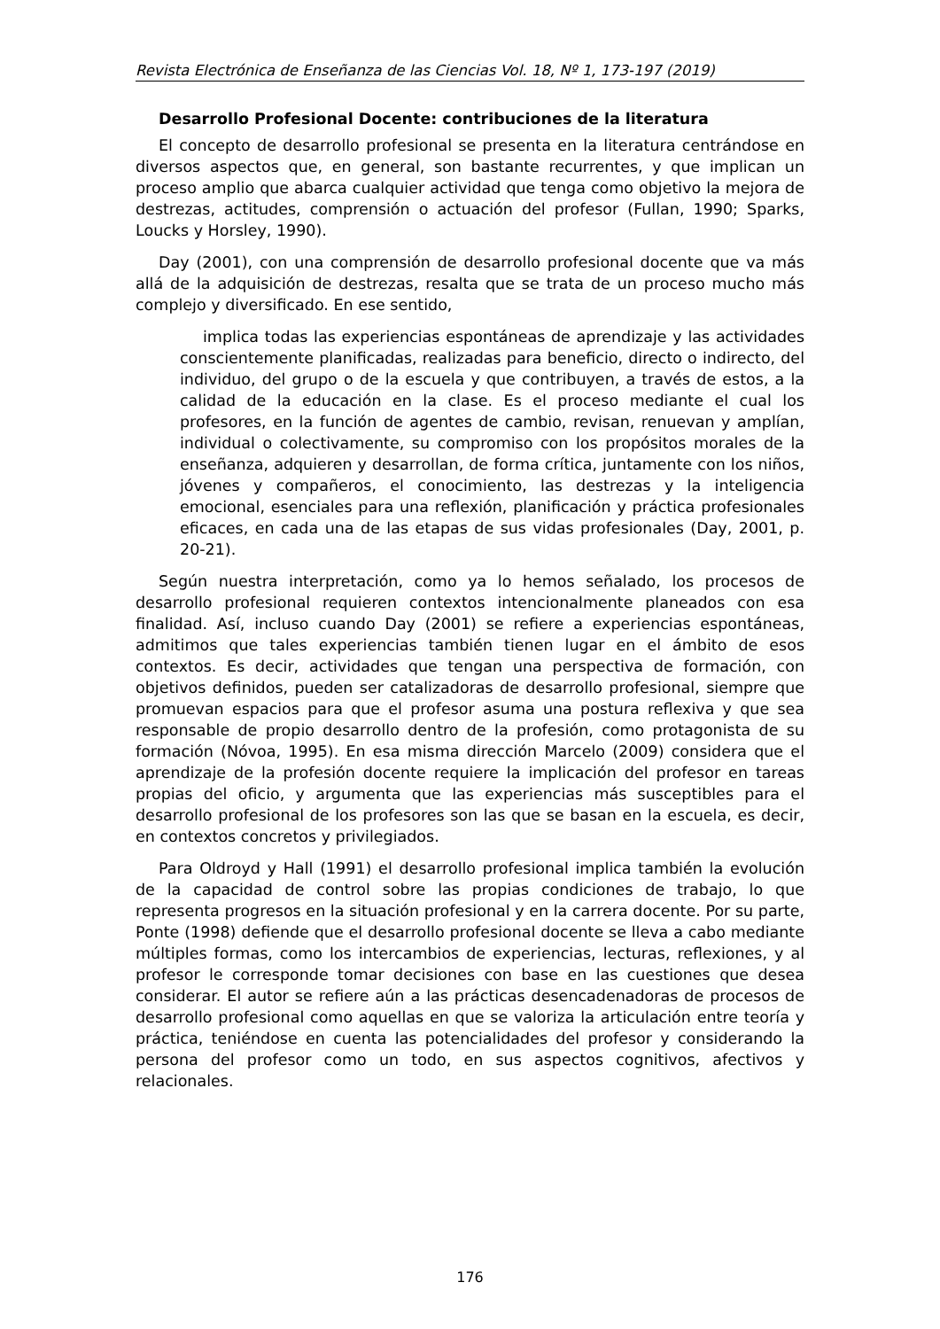Revista Electrónica de Enseñanza de las Ciencias Vol. 18, Nº 1, 173-197 (2019)
Desarrollo Profesional Docente: contribuciones de la literatura
El concepto de desarrollo profesional se presenta en la literatura centrándose en diversos aspectos que, en general, son bastante recurrentes, y que implican un proceso amplio que abarca cualquier actividad que tenga como objetivo la mejora de destrezas, actitudes, comprensión o actuación del profesor (Fullan, 1990; Sparks, Loucks y Horsley, 1990).
Day (2001), con una comprensión de desarrollo profesional docente que va más allá de la adquisición de destrezas, resalta que se trata de un proceso mucho más complejo y diversificado. En ese sentido,
implica todas las experiencias espontáneas de aprendizaje y las actividades conscientemente planificadas, realizadas para beneficio, directo o indirecto, del individuo, del grupo o de la escuela y que contribuyen, a través de estos, a la calidad de la educación en la clase. Es el proceso mediante el cual los profesores, en la función de agentes de cambio, revisan, renuevan y amplían, individual o colectivamente, su compromiso con los propósitos morales de la enseñanza, adquieren y desarrollan, de forma crítica, juntamente con los niños, jóvenes y compañeros, el conocimiento, las destrezas y la inteligencia emocional, esenciales para una reflexión, planificación y práctica profesionales eficaces, en cada una de las etapas de sus vidas profesionales (Day, 2001, p. 20-21).
Según nuestra interpretación, como ya lo hemos señalado, los procesos de desarrollo profesional requieren contextos intencionalmente planeados con esa finalidad. Así, incluso cuando Day (2001) se refiere a experiencias espontáneas, admitimos que tales experiencias también tienen lugar en el ámbito de esos contextos. Es decir, actividades que tengan una perspectiva de formación, con objetivos definidos, pueden ser catalizadoras de desarrollo profesional, siempre que promuevan espacios para que el profesor asuma una postura reflexiva y que sea responsable de propio desarrollo dentro de la profesión, como protagonista de su formación (Nóvoa, 1995). En esa misma dirección Marcelo (2009) considera que el aprendizaje de la profesión docente requiere la implicación del profesor en tareas propias del oficio, y argumenta que las experiencias más susceptibles para el desarrollo profesional de los profesores son las que se basan en la escuela, es decir, en contextos concretos y privilegiados.
Para Oldroyd y Hall (1991) el desarrollo profesional implica también la evolución de la capacidad de control sobre las propias condiciones de trabajo, lo que representa progresos en la situación profesional y en la carrera docente. Por su parte, Ponte (1998) defiende que el desarrollo profesional docente se lleva a cabo mediante múltiples formas, como los intercambios de experiencias, lecturas, reflexiones, y al profesor le corresponde tomar decisiones con base en las cuestiones que desea considerar. El autor se refiere aún a las prácticas desencadenadoras de procesos de desarrollo profesional como aquellas en que se valoriza la articulación entre teoría y práctica, teniéndose en cuenta las potencialidades del profesor y considerando la persona del profesor como un todo, en sus aspectos cognitivos, afectivos y relacionales.
176